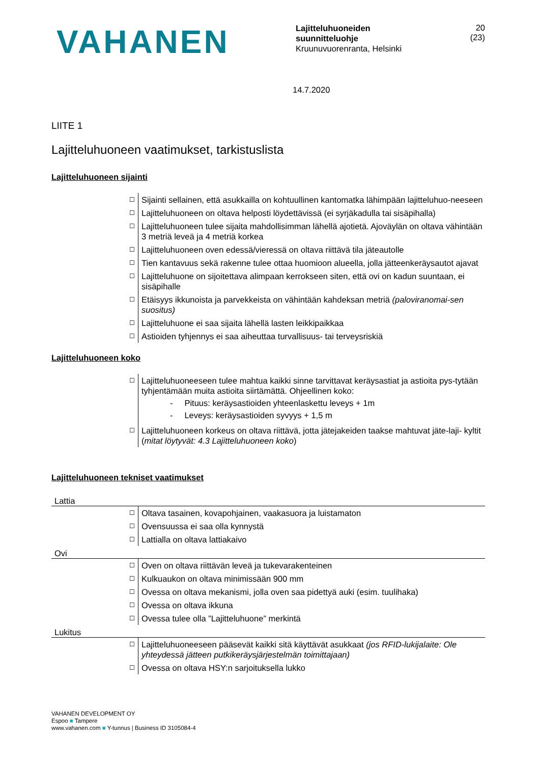VAHANEN
Lajitteluhuoneiden
suunnitteluohje
Kruunuvuorenranta, Helsinki
20 (23)
14.7.2020
LIITE 1
Lajitteluhuoneen vaatimukset, tarkistuslista
Lajitteluhuoneen sijainti
| ☐ | Sijainti sellainen, että asukkailla on kohtuullinen kantomatka lähimpään lajitteluhuo-neeseen |
| ☐ | Lajitteluhuoneen on oltava helposti löydettävissä (ei syrjäkadulla tai sisäpihalla) |
| ☐ | Lajitteluhuoneen tulee sijaita mahdollisimman lähellä ajotietä. Ajoväylän on oltava vähintään 3 metriä leveä ja 4 metriä korkea |
| ☐ | Lajitteluhuoneen oven edessä/vieressä on oltava riittävä tila jäteautolle |
| ☐ | Tien kantavuus sekä rakenne tulee ottaa huomioon alueella, jolla jätteenkeräysautot ajavat |
| ☐ | Lajitteluhuone on sijoitettava alimpaan kerrokseen siten, että ovi on kadun suuntaan, ei sisäpihalle |
| ☐ | Etäisyys ikkunoista ja parvekkeista on vähintään kahdeksan metriä (paloviranomai-sen suositus) |
| ☐ | Lajitteluhuone ei saa sijaita lähellä lasten leikkipaikkaa |
| ☐ | Astioiden tyhjennys ei saa aiheuttaa turvallisuus- tai terveysriskiä |
Lajitteluhuoneen koko
| ☐ | Lajitteluhuoneeseen tulee mahtua kaikki sinne tarvittavat keräysastiat ja astioita pys-tytään tyhjentämään muita astioita siirtämättä. Ohjeellinen koko: - Pituus: keräysastioiden yhteenlaskettu leveys + 1m - Leveys: keräysastioiden syvyys + 1,5 m |
| ☐ | Lajitteluhuoneen korkeus on oltava riittävä, jotta jätejakeiden taakse mahtuvat jäte-laji- kyltit ( mitat löytyvät: 4.3 Lajitteluhuoneen koko ) |
Lajitteluhuoneen tekniset vaatimukset
| Lattia | |
| ☐ | Oltava tasainen, kovapohjainen, vaakasuora ja luistamaton |
| ☐ | Ovensuussa ei saa olla kynnystä |
| ☐ | Lattialla on oltava lattiakaivo |
| Ovi | |
| ☐ | Oven on oltava riittävän leveä ja tukevarakenteinen |
| ☐ | Kulkuaukon on oltava minimissään 900 mm |
| ☐ | Ovessa on oltava mekanismi, jolla oven saa pidettyä auki (esim. tuulihaka) |
| ☐ | Ovessa on oltava ikkuna |
| ☐ | Ovessa tulee olla ”Lajitteluhuone” merkintä |
| Lukitus | |
| ☐ | Lajitteluhuoneeseen pääsevät kaikki sitä käyttävät asukkaat (jos RFID-lukijalaite: Ole yhteydessä jätteen putkikeräysjärjestelmän toimittajaan) |
| ☐ | Ovessa on oltava HSY:n sarjoituksella lukko |
VAHANEN DEVELOPMENT OY
Espoo ■ Tampere
www.vahanen.com ■ Y-tunnus | Business ID 3105084-4